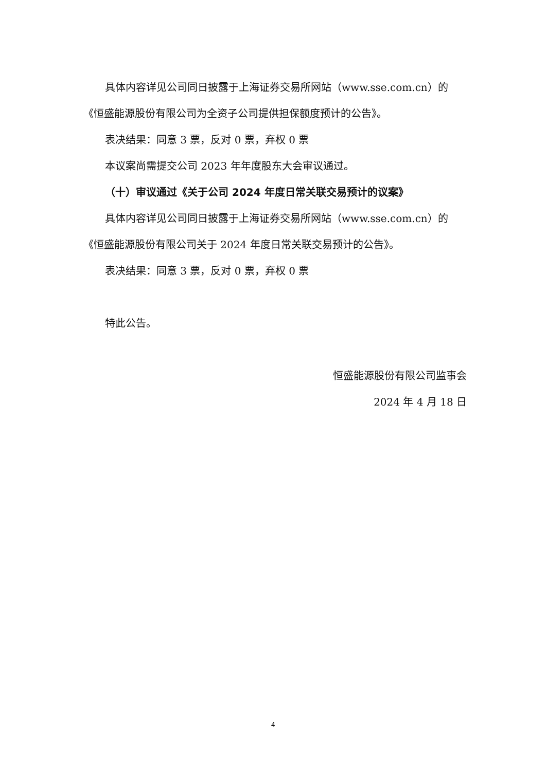具体内容详见公司同日披露于上海证券交易所网站（www.sse.com.cn）的《恒盛能源股份有限公司为全资子公司提供担保额度预计的公告》。
表决结果：同意 3 票，反对 0 票，弃权 0 票
本议案尚需提交公司 2023 年年度股东大会审议通过。
（十）审议通过《关于公司 2024 年度日常关联交易预计的议案》
具体内容详见公司同日披露于上海证券交易所网站（www.sse.com.cn）的《恒盛能源股份有限公司关于 2024 年度日常关联交易预计的公告》。
表决结果：同意 3 票，反对 0 票，弃权 0 票
特此公告。
恒盛能源股份有限公司监事会
2024 年 4 月 18 日
4